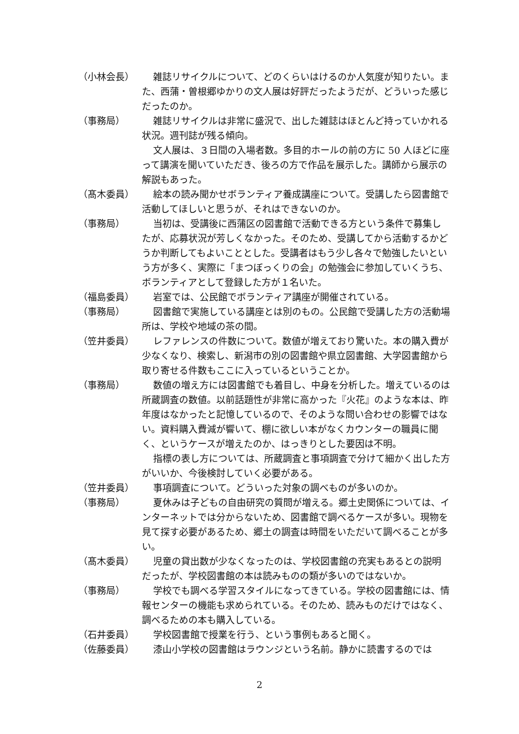（小林会長） 雑誌リサイクルについて、どのくらいはけるのか人気度が知りたい。また、西蒲・曽根郷ゆかりの文人展は好評だったようだが、どういった感じだったのか。
（事務局） 雑誌リサイクルは非常に盛況で、出した雑誌はほとんど持っていかれる状況。週刊誌が残る傾向。
文人展は、３日間の入場者数。多目的ホールの前の方に 50 人ほどに座って講演を聞いていただき、後ろの方で作品を展示した。講師から展示の解説もあった。
（髙木委員） 絵本の読み聞かせボランティア養成講座について。受講したら図書館で活動してほしいと思うが、それはできないのか。
（事務局） 当初は、受講後に西蒲区の図書館で活動できる方という条件で募集したが、応募状況が芳しくなかった。そのため、受講してから活動するかどうか判断してもよいこととした。受講者はもう少し各々で勉強したいという方が多く、実際に「まつぼっくりの会」の勉強会に参加していくうち、ボランティアとして登録した方が１名いた。
（福島委員） 岩室では、公民館でボランティア講座が開催されている。
（事務局） 図書館で実施している講座とは別のもの。公民館で受講した方の活動場所は、学校や地域の茶の間。
（笠井委員） レファレンスの件数について。数値が増えており驚いた。本の購入費が少なくなり、検索し、新潟市の別の図書館や県立図書館、大学図書館から取り寄せる件数もここに入っているということか。
（事務局） 数値の増え方には図書館でも着目し、中身を分析した。増えているのは所蔵調査の数値。以前話題性が非常に高かった『火花』のような本は、昨年度はなかったと記憶しているので、そのような問い合わせの影響ではない。資料購入費減が響いて、棚に欲しい本がなくカウンターの職員に聞く、というケースが増えたのか、はっきりとした要因は不明。
指標の表し方については、所蔵調査と事項調査で分けて細かく出した方がいいか、今後検討していく必要がある。
（笠井委員） 事項調査について。どういった対象の調べものが多いのか。
（事務局） 夏休みは子どもの自由研究の質問が増える。郷土史関係については、インターネットでは分からないため、図書館で調べるケースが多い。現物を見て探す必要があるため、郷土の調査は時間をいただいて調べることが多い。
（髙木委員） 児童の貸出数が少なくなったのは、学校図書館の充実もあるとの説明だったが、学校図書館の本は読みものの類が多いのではないか。
（事務局） 学校でも調べる学習スタイルになってきている。学校の図書館には、情報センターの機能も求められている。そのため、読みものだけではなく、調べるための本も購入している。
（石井委員） 学校図書館で授業を行う、という事例もあると聞く。
（佐藤委員） 漆山小学校の図書館はラウンジという名前。静かに読書するのでは
2